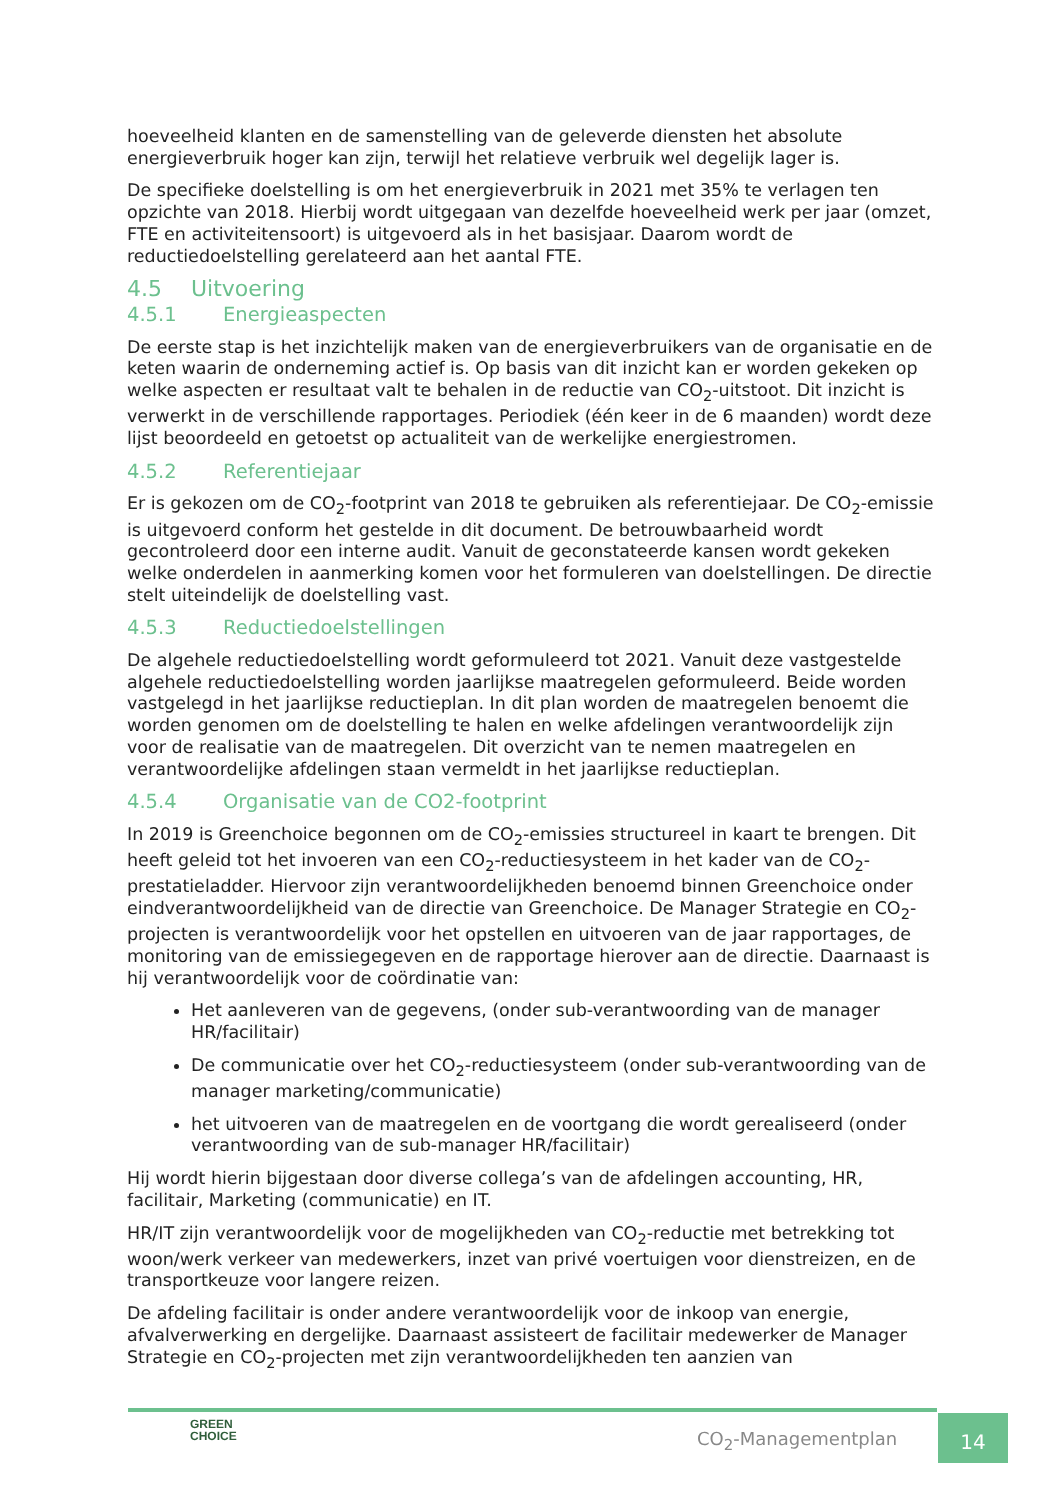hoeveelheid klanten en de samenstelling van de geleverde diensten het absolute energieverbruik hoger kan zijn, terwijl het relatieve verbruik wel degelijk lager is.
De specifieke doelstelling is om het energieverbruik in 2021 met 35% te verlagen ten opzichte van 2018. Hierbij wordt uitgegaan van dezelfde hoeveelheid werk per jaar (omzet, FTE en activiteitensoort) is uitgevoerd als in het basisjaar. Daarom wordt de reductiedoelstelling gerelateerd aan het aantal FTE.
4.5 Uitvoering
4.5.1 Energieaspecten
De eerste stap is het inzichtelijk maken van de energieverbruikers van de organisatie en de keten waarin de onderneming actief is. Op basis van dit inzicht kan er worden gekeken op welke aspecten er resultaat valt te behalen in de reductie van CO<sub>2</sub>-uitstoot. Dit inzicht is verwerkt in de verschillende rapportages. Periodiek (één keer in de 6 maanden) wordt deze lijst beoordeeld en getoetst op actualiteit van de werkelijke energiestromen.
4.5.2 Referentiejaar
Er is gekozen om de CO<sub>2</sub>-footprint van 2018 te gebruiken als referentiejaar. De CO<sub>2</sub>-emissie is uitgevoerd conform het gestelde in dit document. De betrouwbaarheid wordt gecontroleerd door een interne audit. Vanuit de geconstateerde kansen wordt gekeken welke onderdelen in aanmerking komen voor het formuleren van doelstellingen. De directie stelt uiteindelijk de doelstelling vast.
4.5.3 Reductiedoelstellingen
De algehele reductiedoelstelling wordt geformuleerd tot 2021. Vanuit deze vastgestelde algehele reductiedoelstelling worden jaarlijkse maatregelen geformuleerd. Beide worden vastgelegd in het jaarlijkse reductieplan. In dit plan worden de maatregelen benoemt die worden genomen om de doelstelling te halen en welke afdelingen verantwoordelijk zijn voor de realisatie van de maatregelen. Dit overzicht van te nemen maatregelen en verantwoordelijke afdelingen staan vermeldt in het jaarlijkse reductieplan.
4.5.4 Organisatie van de CO2-footprint
In 2019 is Greenchoice begonnen om de CO<sub>2</sub>-emissies structureel in kaart te brengen. Dit heeft geleid tot het invoeren van een CO<sub>2</sub>-reductiesysteem in het kader van de CO<sub>2</sub>-prestatieladder. Hiervoor zijn verantwoordelijkheden benoemd binnen Greenchoice onder eindverantwoordelijkheid van de directie van Greenchoice. De Manager Strategie en CO<sub>2</sub>-projecten is verantwoordelijk voor het opstellen en uitvoeren van de jaar rapportages, de monitoring van de emissiegegeven en de rapportage hierover aan de directie. Daarnaast is hij verantwoordelijk voor de coördinatie van:
Het aanleveren van de gegevens, (onder sub-verantwoording van de manager HR/facilitair)
De communicatie over het CO<sub>2</sub>-reductiesysteem (onder sub-verantwoording van de manager marketing/communicatie)
het uitvoeren van de maatregelen en de voortgang die wordt gerealiseerd (onder verantwoording van de sub-manager HR/facilitair)
Hij wordt hierin bijgestaan door diverse collega’s van de afdelingen accounting, HR, facilitair, Marketing (communicatie) en IT.
HR/IT zijn verantwoordelijk voor de mogelijkheden van CO<sub>2</sub>-reductie met betrekking tot woon/werk verkeer van medewerkers, inzet van privé voertuigen voor dienstreizen, en de transportkeuze voor langere reizen.
De afdeling facilitair is onder andere verantwoordelijk voor de inkoop van energie, afvalverwerking en dergelijke. Daarnaast assisteert de facilitair medewerker de Manager Strategie en CO<sub>2</sub>-projecten met zijn verantwoordelijkheden ten aanzien van
GREEN
CHOICE
CO<sub>2</sub>-Managementplan
14